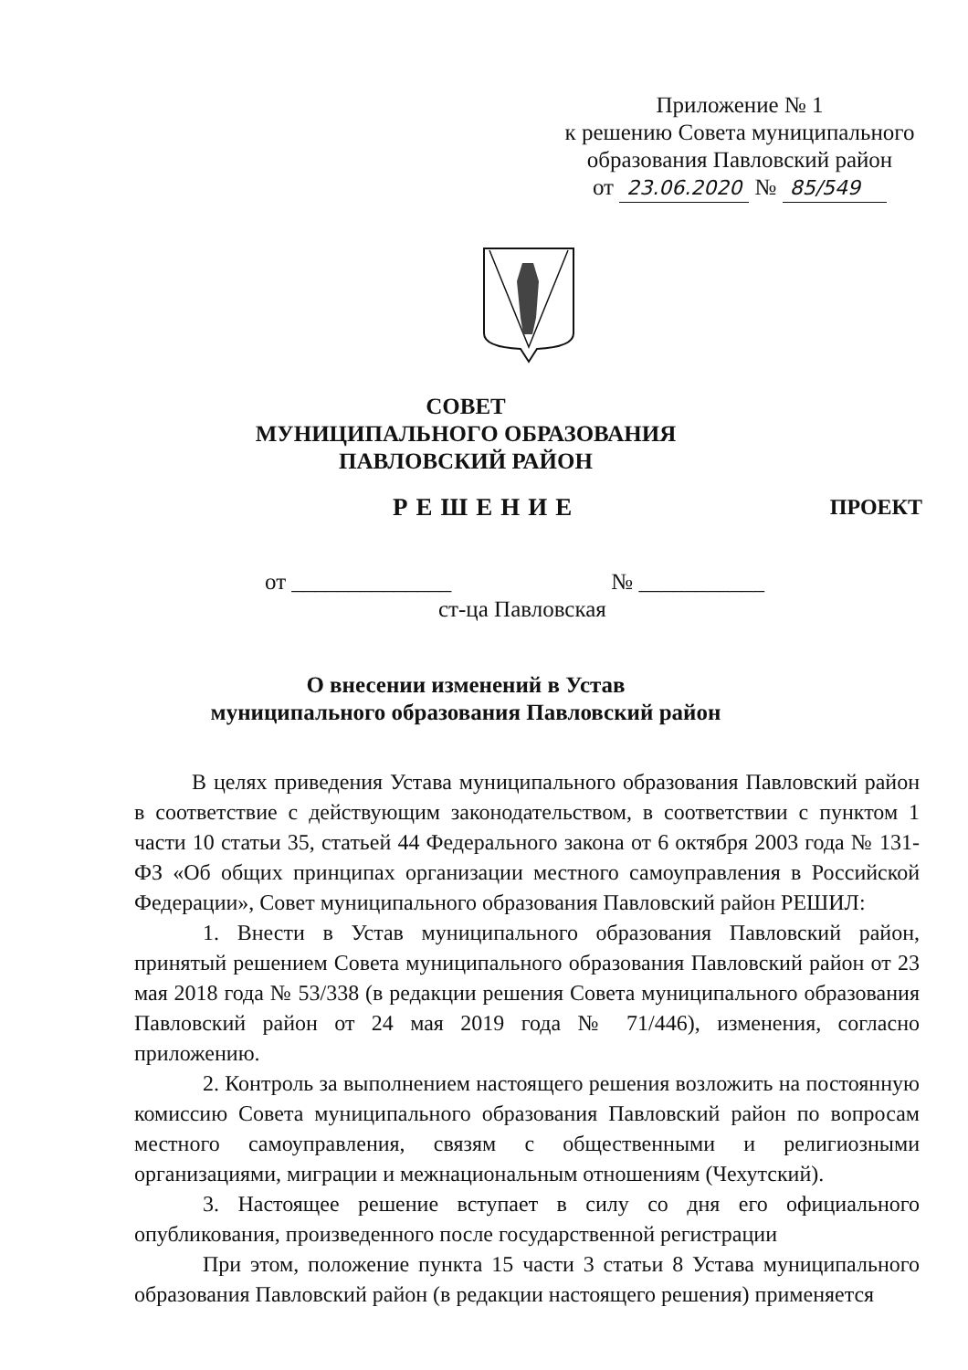Приложение № 1
к решению Совета муниципального
образования Павловский район
от 23.06.2020 № 85/549
СОВЕТ
МУНИЦИПАЛЬНОГО ОБРАЗОВАНИЯ
ПАВЛОВСКИЙ РАЙОН
РЕШЕНИЕ ПРОЕКТ
от ______________ № ___________
ст-ца Павловская
О внесении изменений в Устав
муниципального образования Павловский район
В целях приведения Устава муниципального образования Павловский район в соответствие с действующим законодательством, в соответствии с пунктом 1 части 10 статьи 35, статьей 44 Федерального закона от 6 октября 2003 года № 131-ФЗ «Об общих принципах организации местного самоуправления в Российской Федерации», Совет муниципального образования Павловский район РЕШИЛ:
1. Внести в Устав муниципального образования Павловский район, принятый решением Совета муниципального образования Павловский район от 23 мая 2018 года № 53/338 (в редакции решения Совета муниципального образования Павловский район от 24 мая 2019 года № 71/446), изменения, согласно приложению.
2. Контроль за выполнением настоящего решения возложить на постоянную комиссию Совета муниципального образования Павловский район по вопросам местного самоуправления, связям с общественными и религиозными организациями, миграции и межнациональным отношениям (Чехутский).
3. Настоящее решение вступает в силу со дня его официального опубликования, произведенного после государственной регистрации
При этом, положение пункта 15 части 3 статьи 8 Устава муниципального образования Павловский район (в редакции настоящего решения) применяется